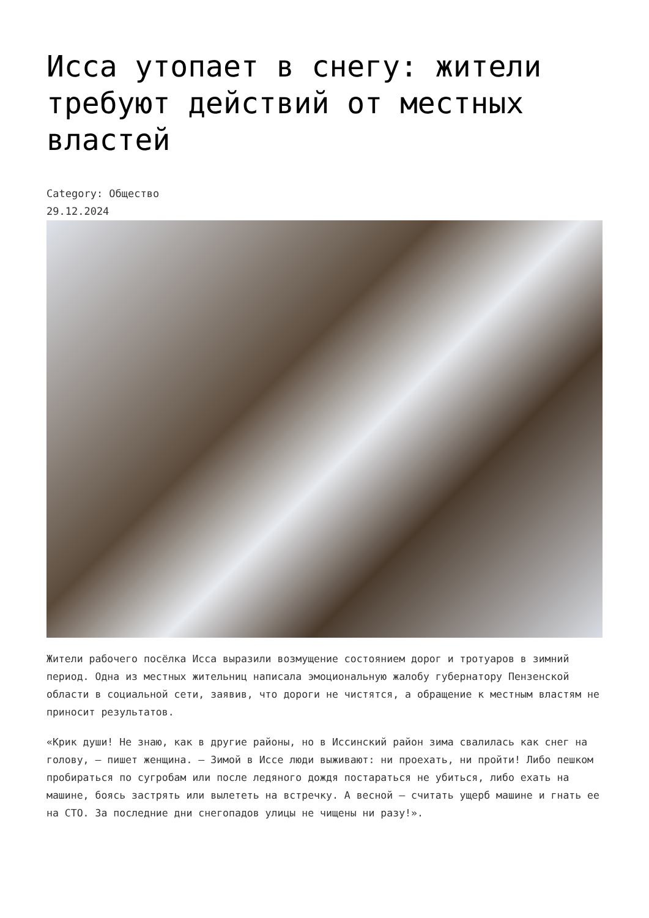Исса утопает в снегу: жители требуют действий от местных властей
Category: Общество
29.12.2024
Жители рабочего посёлка Исса выразили возмущение состоянием дорог и тротуаров в зимний период. Одна из местных жительниц написала эмоциональную жалобу губернатору Пензенской области в социальной сети, заявив, что дороги не чистятся, а обращение к местным властям не приносит результатов.
«Крик души! Не знаю, как в другие районы, но в Иссинский район зима свалилась как снег на голову, — пишет женщина. — Зимой в Иссе люди выживают: ни проехать, ни пройти! Либо пешком пробираться по сугробам или после ледяного дождя постараться не убиться, либо ехать на машине, боясь застрять или вылететь на встречку. А весной — считать ущерб машине и гнать ее на СТО. За последние дни снегопадов улицы не чищены ни разу!».